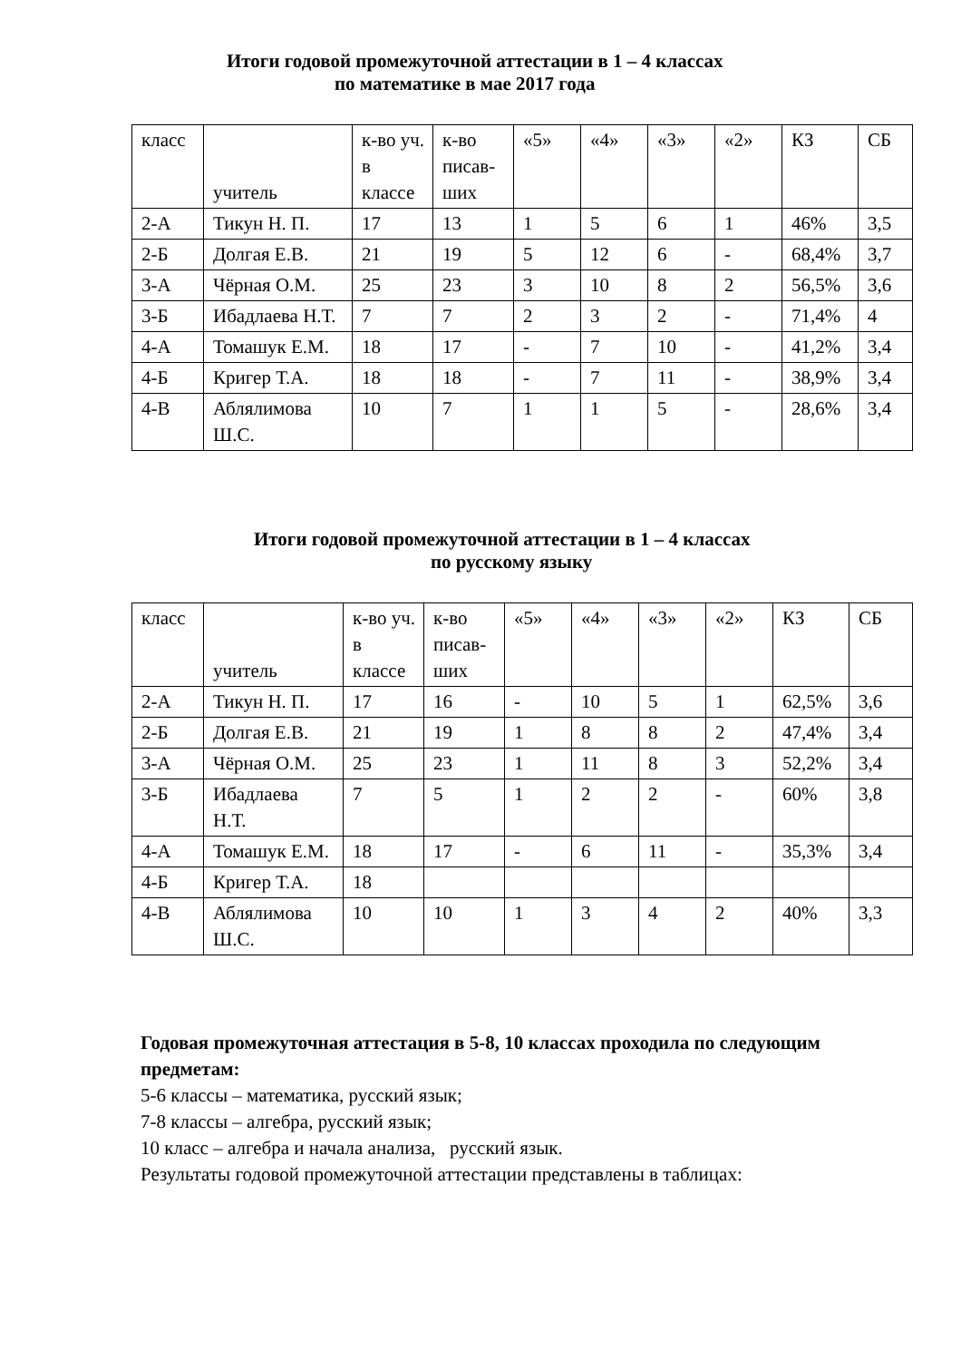Итоги годовой промежуточной аттестации в 1 – 4 классах
по математике в мае 2017 года
| класс | учитель | к-во уч. в классе | к-во писав-ших | «5» | «4» | «3» | «2» | КЗ | СБ |
| 2-А | Тикун Н. П. | 17 | 13 | 1 | 5 | 6 | 1 | 46% | 3,5 |
| 2-Б | Долгая Е.В. | 21 | 19 | 5 | 12 | 6 | - | 68,4% | 3,7 |
| 3-А | Чёрная О.М. | 25 | 23 | 3 | 10 | 8 | 2 | 56,5% | 3,6 |
| 3-Б | Ибадлаева Н.Т. | 7 | 7 | 2 | 3 | 2 | - | 71,4% | 4 |
| 4-А | Томашук Е.М. | 18 | 17 | - | 7 | 10 | - | 41,2% | 3,4 |
| 4-Б | Кригер Т.А. | 18 | 18 | - | 7 | 11 | - | 38,9% | 3,4 |
| 4-В | Аблялимова Ш.С. | 10 | 7 | 1 | 1 | 5 | - | 28,6% | 3,4 |
Итоги годовой промежуточной аттестации в 1 – 4 классах
по русскому языку
| класс | учитель | к-во уч. в классе | к-во писав-ших | «5» | «4» | «3» | «2» | КЗ | СБ |
| 2-А | Тикун Н. П. | 17 | 16 | - | 10 | 5 | 1 | 62,5% | 3,6 |
| 2-Б | Долгая Е.В. | 21 | 19 | 1 | 8 | 8 | 2 | 47,4% | 3,4 |
| 3-А | Чёрная О.М. | 25 | 23 | 1 | 11 | 8 | 3 | 52,2% | 3,4 |
| 3-Б | Ибадлаева Н.Т. | 7 | 5 | 1 | 2 | 2 | - | 60% | 3,8 |
| 4-А | Томашук Е.М. | 18 | 17 | - | 6 | 11 | - | 35,3% | 3,4 |
| 4-Б | Кригер Т.А. | 18 | | | | | | | |
| 4-В | Аблялимова Ш.С. | 10 | 10 | 1 | 3 | 4 | 2 | 40% | 3,3 |
Годовая промежуточная аттестация в 5-8, 10 классах проходила по следующим предметам:
5-6 классы – математика, русский язык;
7-8 классы – алгебра, русский язык;
10 класс – алгебра и начала анализа, русский язык.
Результаты годовой промежуточной аттестации представлены в таблицах: